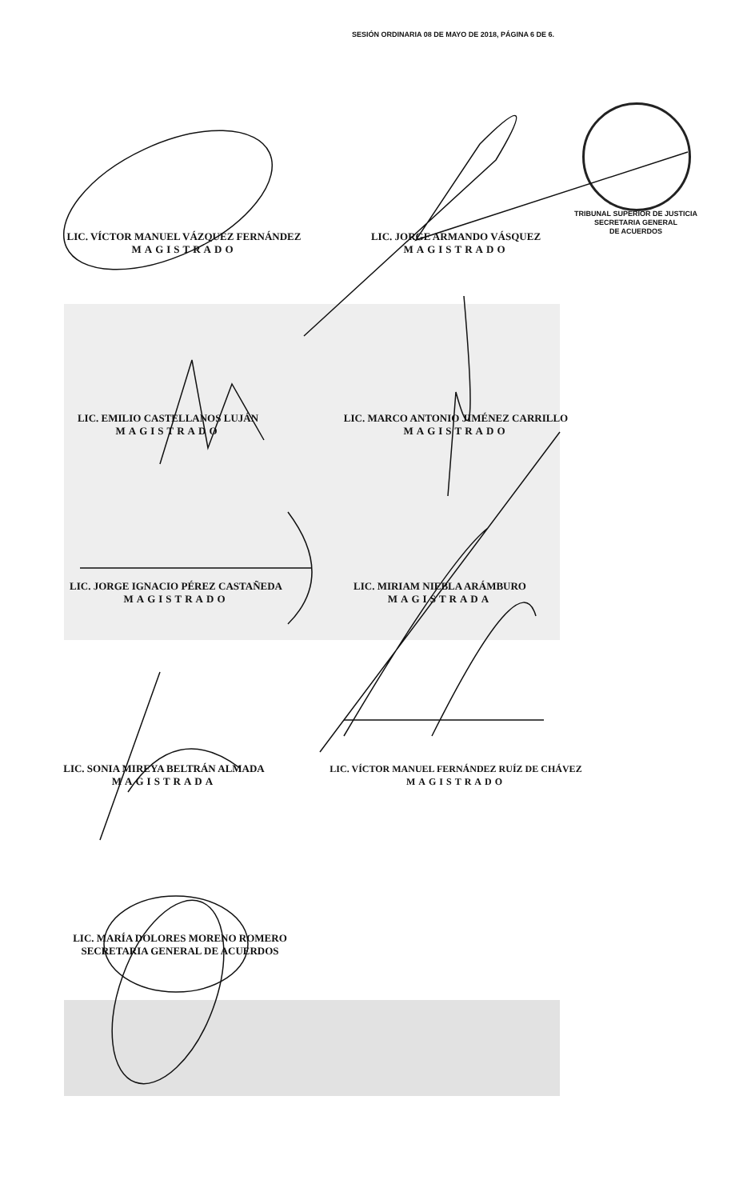SESIÓN ORDINARIA 08 DE MAYO DE 2018, PÁGINA 6 DE 6.
TRIBUNAL SUPERIOR DE JUSTICIA
SECRETARIA GENERAL
DE ACUERDOS
LIC. VÍCTOR MANUEL VÁZQUEZ FERNÁNDEZ
MAGISTRADO
LIC. JORGE ARMANDO VÁSQUEZ
MAGISTRADO
LIC. EMILIO CASTELLANOS LUJÁN
MAGISTRADO
LIC. MARCO ANTONIO JIMÉNEZ CARRILLO
MAGISTRADO
LIC. JORGE IGNACIO PÉREZ CASTAÑEDA
MAGISTRADO
LIC. MIRIAM NIEBLA ARÁMBURO
MAGISTRADA
LIC. SONIA MIREYA BELTRÁN ALMADA
MAGISTRADA
LIC. VÍCTOR MANUEL FERNÁNDEZ RUÍZ DE CHÁVEZ
MAGISTRADO
LIC. MARÍA DOLORES MORENO ROMERO
SECRETARIA GENERAL DE ACUERDOS